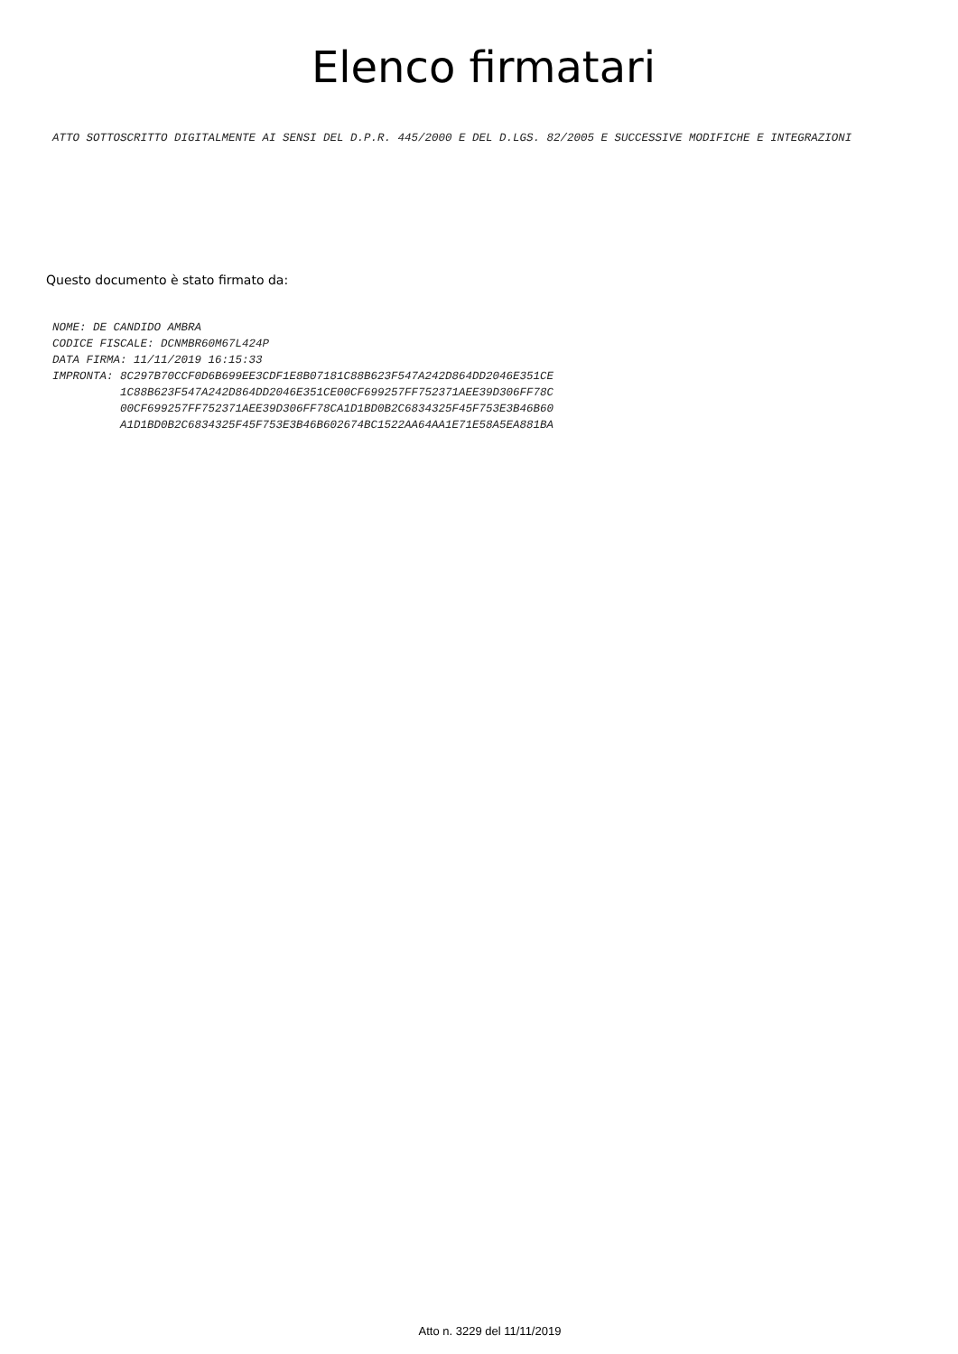Elenco firmatari
ATTO SOTTOSCRITTO DIGITALMENTE AI SENSI DEL D.P.R. 445/2000 E DEL D.LGS. 82/2005 E SUCCESSIVE MODIFICHE E INTEGRAZIONI
Questo documento è stato firmato da:
NOME: DE CANDIDO AMBRA CODICE FISCALE: DCNMBR60M67L424P DATA FIRMA: 11/11/2019 16:15:33 IMPRONTA: 8C297B70CCF0D6B699EE3CDF1E8B07181C88B623F547A242D864DD2046E351CE 1C88B623F547A242D864DD2046E351CE00CF699257FF752371AEE39D306FF78C 00CF699257FF752371AEE39D306FF78CA1D1BD0B2C6834325F45F753E3B46B60 A1D1BD0B2C6834325F45F753E3B46B602674BC1522AA64AA1E71E58A5EA881BA
Atto n. 3229 del 11/11/2019